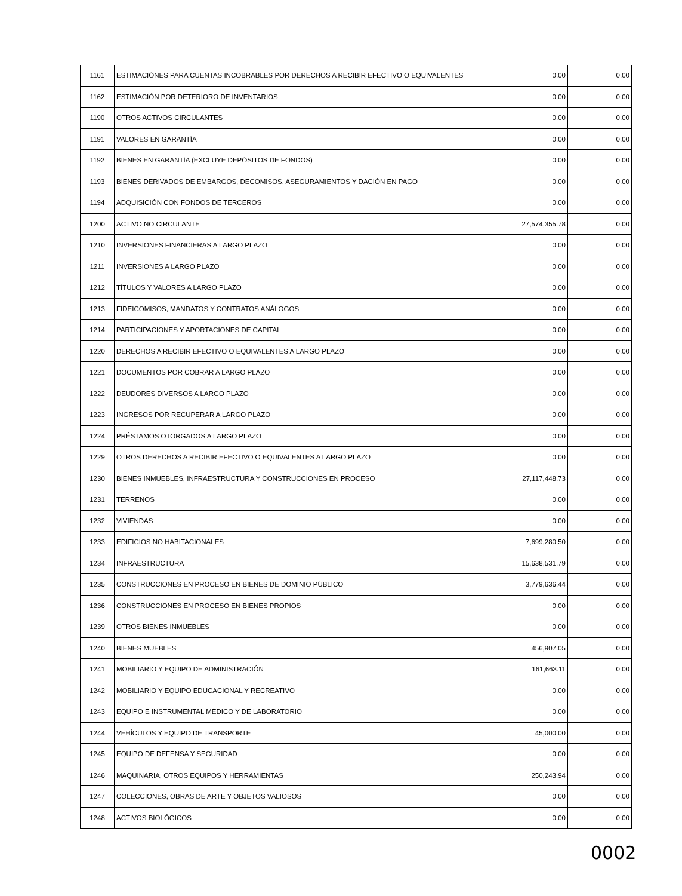| 1161 | ESTIMACIÓNES PARA CUENTAS INCOBRABLES POR DERECHOS A RECIBIR EFECTIVO O EQUIVALENTES | 0.00 | 0.00 |
| 1162 | ESTIMACIÓN POR DETERIORO DE INVENTARIOS | 0.00 | 0.00 |
| 1190 | OTROS ACTIVOS CIRCULANTES | 0.00 | 0.00 |
| 1191 | VALORES EN GARANTÍA | 0.00 | 0.00 |
| 1192 | BIENES EN GARANTÍA (EXCLUYE DEPÓSITOS DE FONDOS) | 0.00 | 0.00 |
| 1193 | BIENES DERIVADOS DE EMBARGOS, DECOMISOS, ASEGURAMIENTOS Y DACIÓN EN PAGO | 0.00 | 0.00 |
| 1194 | ADQUISICIÓN CON FONDOS DE TERCEROS | 0.00 | 0.00 |
| 1200 | ACTIVO NO CIRCULANTE | 27,574,355.78 | 0.00 |
| 1210 | INVERSIONES FINANCIERAS A LARGO PLAZO | 0.00 | 0.00 |
| 1211 | INVERSIONES A LARGO PLAZO | 0.00 | 0.00 |
| 1212 | TÍTULOS Y VALORES A LARGO PLAZO | 0.00 | 0.00 |
| 1213 | FIDEICOMISOS, MANDATOS Y CONTRATOS ANÁLOGOS | 0.00 | 0.00 |
| 1214 | PARTICIPACIONES Y APORTACIONES DE CAPITAL | 0.00 | 0.00 |
| 1220 | DERECHOS A RECIBIR EFECTIVO O EQUIVALENTES A LARGO PLAZO | 0.00 | 0.00 |
| 1221 | DOCUMENTOS POR COBRAR A LARGO PLAZO | 0.00 | 0.00 |
| 1222 | DEUDORES DIVERSOS A LARGO PLAZO | 0.00 | 0.00 |
| 1223 | INGRESOS POR RECUPERAR A LARGO PLAZO | 0.00 | 0.00 |
| 1224 | PRÉSTAMOS OTORGADOS A LARGO PLAZO | 0.00 | 0.00 |
| 1229 | OTROS DERECHOS A RECIBIR EFECTIVO O EQUIVALENTES A LARGO PLAZO | 0.00 | 0.00 |
| 1230 | BIENES INMUEBLES, INFRAESTRUCTURA Y CONSTRUCCIONES EN PROCESO | 27,117,448.73 | 0.00 |
| 1231 | TERRENOS | 0.00 | 0.00 |
| 1232 | VIVIENDAS | 0.00 | 0.00 |
| 1233 | EDIFICIOS NO HABITACIONALES | 7,699,280.50 | 0.00 |
| 1234 | INFRAESTRUCTURA | 15,638,531.79 | 0.00 |
| 1235 | CONSTRUCCIONES EN PROCESO EN BIENES DE DOMINIO PÚBLICO | 3,779,636.44 | 0.00 |
| 1236 | CONSTRUCCIONES EN PROCESO EN BIENES PROPIOS | 0.00 | 0.00 |
| 1239 | OTROS BIENES INMUEBLES | 0.00 | 0.00 |
| 1240 | BIENES MUEBLES | 456,907.05 | 0.00 |
| 1241 | MOBILIARIO Y EQUIPO DE ADMINISTRACIÓN | 161,663.11 | 0.00 |
| 1242 | MOBILIARIO Y EQUIPO EDUCACIONAL Y RECREATIVO | 0.00 | 0.00 |
| 1243 | EQUIPO E INSTRUMENTAL MÉDICO Y DE LABORATORIO | 0.00 | 0.00 |
| 1244 | VEHÍCULOS Y EQUIPO DE TRANSPORTE | 45,000.00 | 0.00 |
| 1245 | EQUIPO DE DEFENSA Y SEGURIDAD | 0.00 | 0.00 |
| 1246 | MAQUINARIA, OTROS EQUIPOS Y HERRAMIENTAS | 250,243.94 | 0.00 |
| 1247 | COLECCIONES, OBRAS DE ARTE Y OBJETOS VALIOSOS | 0.00 | 0.00 |
| 1248 | ACTIVOS BIOLÓGICOS | 0.00 | 0.00 |
0002